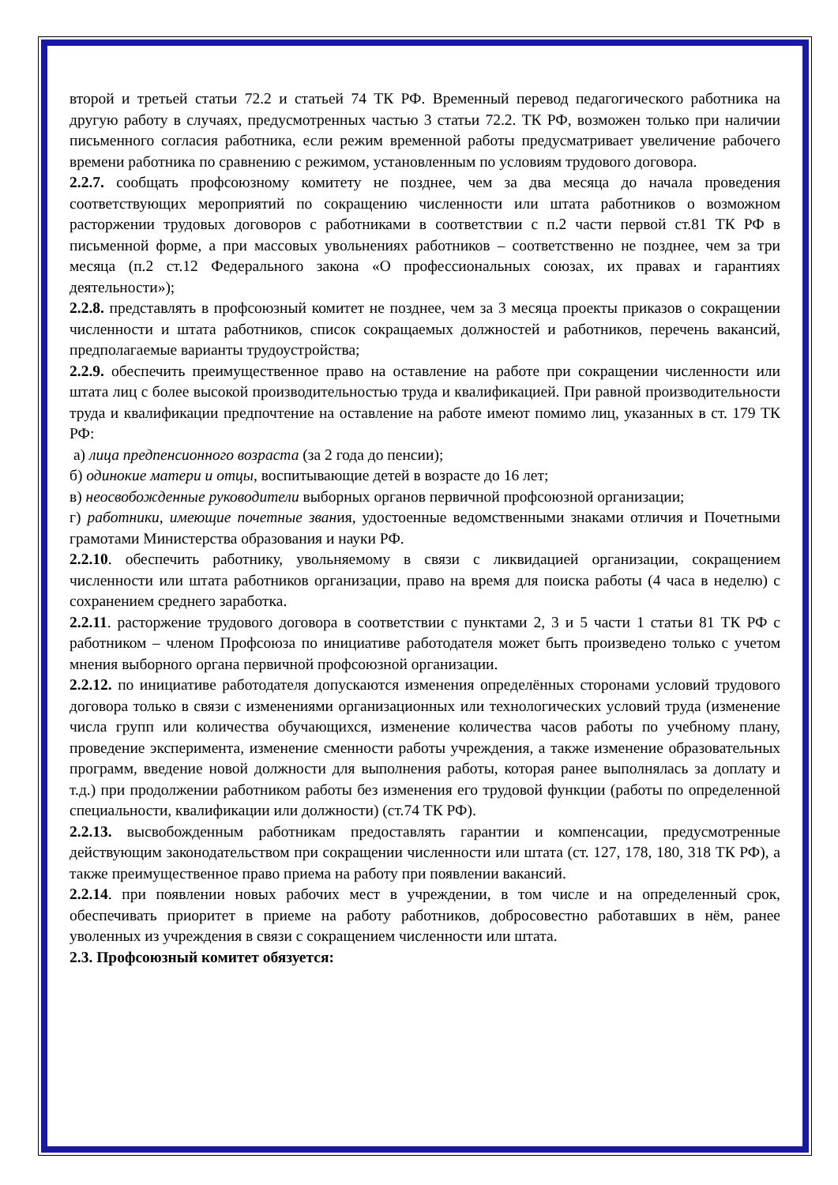второй и третьей статьи 72.2 и статьей 74 ТК РФ. Временный перевод педагогического работника на другую работу в случаях, предусмотренных частью 3 статьи 72.2. ТК РФ, возможен только при наличии письменного согласия работника, если режим временной работы предусматривает увеличение рабочего времени работника по сравнению с режимом, установленным по условиям трудового договора.
2.2.7. сообщать профсоюзному комитету не позднее, чем за два месяца до начала проведения соответствующих мероприятий по сокращению численности или штата работников о возможном расторжении трудовых договоров с работниками в соответствии с п.2 части первой ст.81 ТК РФ в письменной форме, а при массовых увольнениях работников – соответственно не позднее, чем за три месяца (п.2 ст.12 Федерального закона «О профессиональных союзах, их правах и гарантиях деятельности»);
2.2.8. представлять в профсоюзный комитет не позднее, чем за 3 месяца проекты приказов о сокращении численности и штата работников, список сокращаемых должностей и работников, перечень вакансий, предполагаемые варианты трудоустройства;
2.2.9. обеспечить преимущественное право на оставление на работе при сокращении численности или штата лиц с более высокой производительностью труда и квалификацией. При равной производительности труда и квалификации предпочтение на оставление на работе имеют помимо лиц, указанных в ст. 179 ТК РФ:
а) лица предпенсионного возраста (за 2 года до пенсии);
б) одинокие матери и отцы, воспитывающие детей в возрасте до 16 лет;
в) неосвобожденные руководители выборных органов первичной профсоюзной организации;
г) работники, имеющие почетные звания, удостоенные ведомственными знаками отличия и Почетными грамотами Министерства образования и науки РФ.
2.2.10. обеспечить работнику, увольняемому в связи с ликвидацией организации, сокращением численности или штата работников организации, право на время для поиска работы (4 часа в неделю) с сохранением среднего заработка.
2.2.11. расторжение трудового договора в соответствии с пунктами 2, 3 и 5 части 1 статьи 81 ТК РФ с работником – членом Профсоюза по инициативе работодателя может быть произведено только с учетом мнения выборного органа первичной профсоюзной организации.
2.2.12. по инициативе работодателя допускаются изменения определённых сторонами условий трудового договора только в связи с изменениями организационных или технологических условий труда (изменение числа групп или количества обучающихся, изменение количества часов работы по учебному плану, проведение эксперимента, изменение сменности работы учреждения, а также изменение образовательных программ, введение новой должности для выполнения работы, которая ранее выполнялась за доплату и т.д.) при продолжении работником работы без изменения его трудовой функции (работы по определенной специальности, квалификации или должности) (ст.74 ТК РФ).
2.2.13. высвобожденным работникам предоставлять гарантии и компенсации, предусмотренные действующим законодательством при сокращении численности или штата (ст. 127, 178, 180, 318 ТК РФ), а также преимущественное право приема на работу при появлении вакансий.
2.2.14. при появлении новых рабочих мест в учреждении, в том числе и на определенный срок, обеспечивать приоритет в приеме на работу работников, добросовестно работавших в нём, ранее уволенных из учреждения в связи с сокращением численности или штата.
2.3. Профсоюзный комитет обязуется: